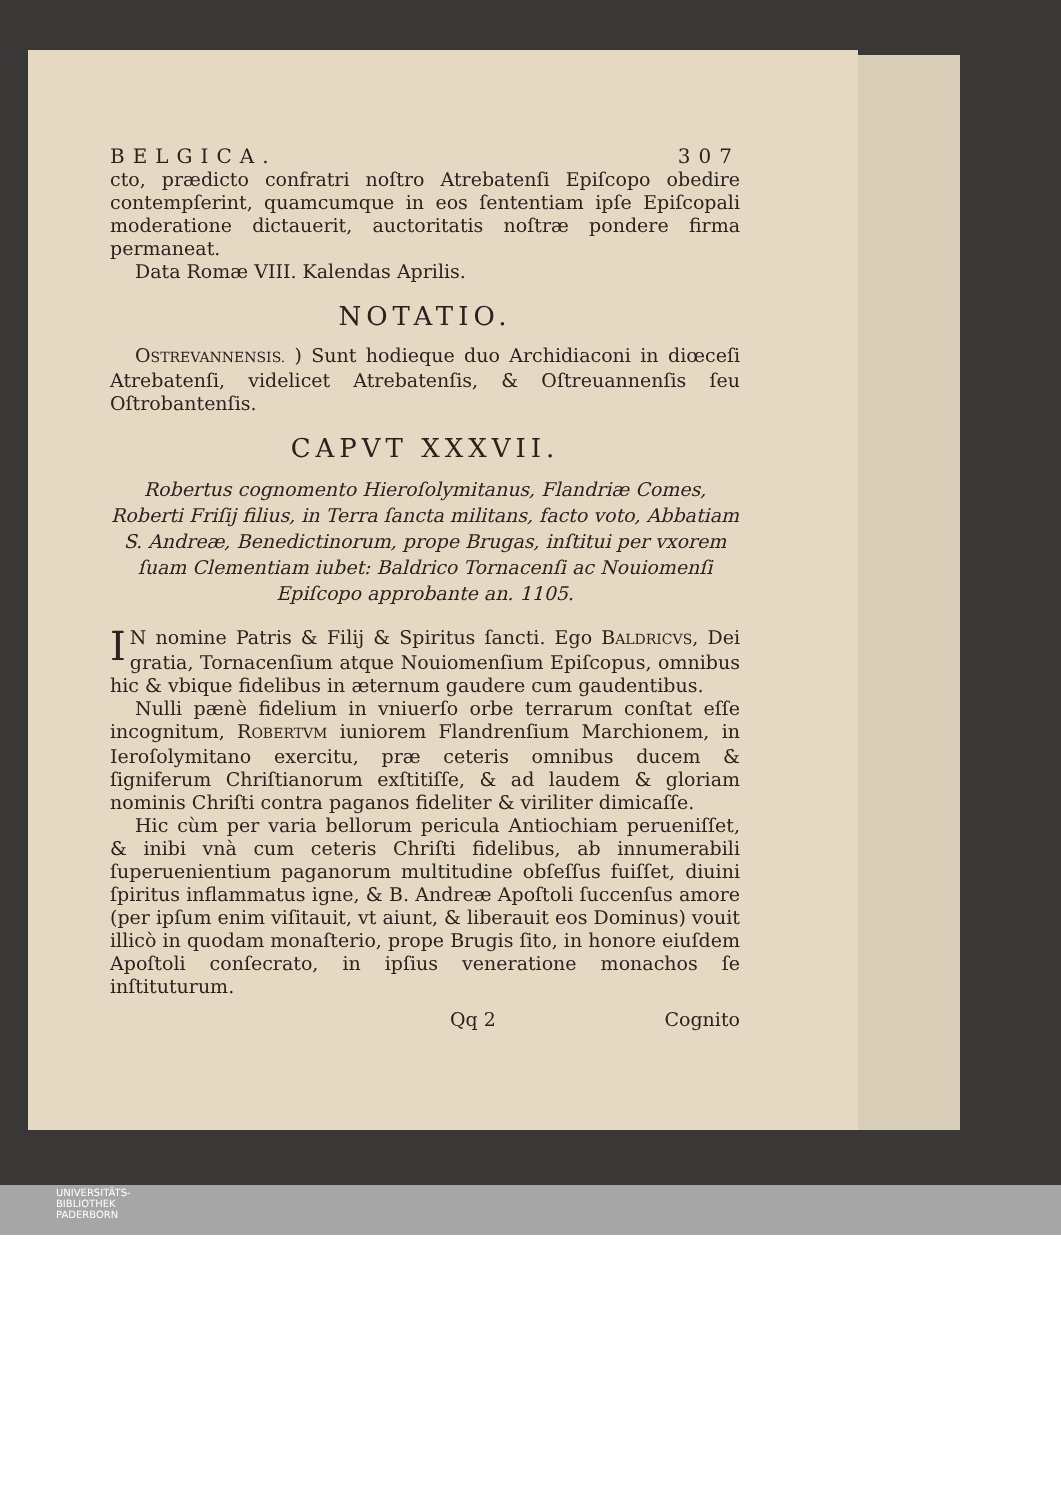BELGICA. 307
cto, prædicto confratri noſtro Atrebatenſi Epiſcopo obedire contempſerint, quamcumque in eos ſententiam ipſe Epiſcopali moderatione dictauerit, auctoritatis noſtræ pondere firma permaneat.
Data Romæ VIII. Kalendas Aprilis.
NOTATIO.
OSTREVANNENSIS. ) Sunt hodieque duo Archidiaconi in diœceſi Atrebatenſi, videlicet Atrebatenſis, & Oſtreuannenſis ſeu Oſtrobantenſis.
CAPVT XXXVII.
Robertus cognomento Hieroſolymitanus, Flandriæ Comes, Roberti Friſij filius, in Terra ſancta militans, facto voto, Abbatiam S. Andreæ, Benedictinorum, prope Brugas, inſtitui per vxorem ſuam Clementiam iubet: Baldrico Tornacenſi ac Nouiomenſi Epiſcopo approbante an. 1105.
IN nomine Patris & Filij & Spiritus ſancti. Ego BALDRICVS, Dei gratia, Tornacenſium atque Nouiomenſium Epiſcopus, omnibus hic & vbique fidelibus in æternum gaudere cum gaudentibus.
Nulli pænè fidelium in vniuerſo orbe terrarum conſtat eſſe incognitum, ROBERTVM iuniorem Flandrenſium Marchionem, in Ieroſolymitano exercitu, præ ceteris omnibus ducem & ſigniferum Chriſtianorum exſtitiſſe, & ad laudem & gloriam nominis Chriſti contra paganos fideliter & viriliter dimicaſſe.
Hic cùm per varia bellorum pericula Antiochiam perueniſſet, & inibi vnà cum ceteris Chriſti fidelibus, ab innumerabili ſuperuenientium paganorum multitudine obſeſſus fuiſſet, diuini ſpiritus inflammatus igne, & B. Andreæ Apoſtoli ſuccenſus amore (per ipſum enim viſitauit, vt aiunt, & liberauit eos Dominus) vouit illicò in quodam monaſterio, prope Brugis ſito, in honore eiuſdem Apoſtoli conſecrato, in ipſius veneratione monachos ſe inſtituturum.
Qq 2 Cognito
UNIVERSITÄTS-
BIBLIOTHEK
PADERBORN